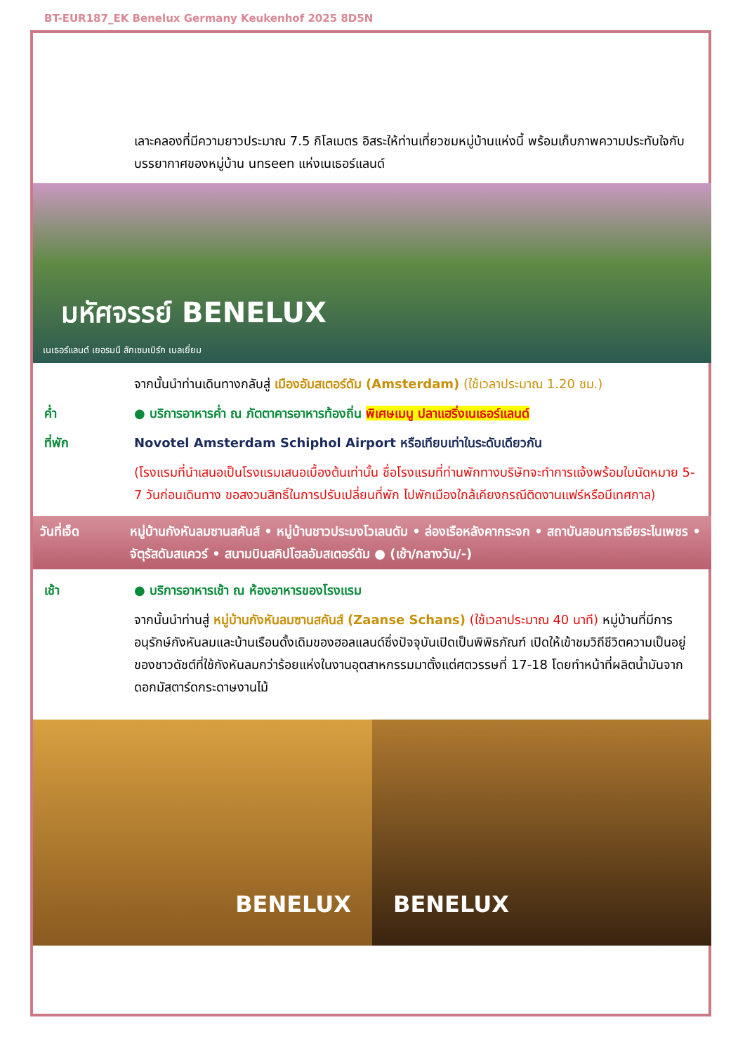BT-EUR187_EK Benelux Germany Keukenhof 2025 8D5N
เลาะคลองที่มีความยาวประมาณ 7.5 กิโลเมตร อิสระให้ท่านเที่ยวชมหมู่บ้านแห่งนี้ พร้อมเก็บภาพความประทับใจกับบรรยากาศของหมู่บ้าน unseen แห่งเนเธอร์แลนด์
มหัศจรรย์ BENELUX
เนเธอร์แลนด์ เยอรมนี ลักเซมเบิร์ก เบลเยี่ยม
จากนั้นนำท่านเดินทางกลับสู่ เมืองอัมสเตอร์ดัม (Amsterdam) (ใช้เวลาประมาณ 1.20 ชม.)
ค่ำ ● บริการอาหารค่ำ ณ ภัตตาคารอาหารท้องถิ่น พิเศษเมนู ปลาแฮริ่งเนเธอร์แลนด์
ที่พัก Novotel Amsterdam Schiphol Airport หรือเทียบเท่าในระดับเดียวกัน
(โรงแรมที่นำเสนอเป็นโรงแรมเสนอเบื้องต้นเท่านั้น ชื่อโรงแรมที่ท่านพักทางบริษัทจะทำการแจ้งพร้อมใบนัดหมาย 5-7 วันก่อนเดินทาง ขอสงวนสิทธิ์ในการปรับเปลี่ยนที่พัก ไปพักเมืองใกล้เคียงกรณีติดงานแฟร์หรือมีเทศกาล)
วันที่เจ็ด หมู่บ้านกังหันลมซานสคันส์ • หมู่บ้านชาวประมงโวเลนดัม • ล่องเรือหลังคากระจก • สถาบันสอนการเจียระไนเพชร • จัตุรัสดัมสแควร์ • สนามบินสคิปโฮลอัมสเตอร์ดัม ● (เช้า/กลางวัน/-)
เช้า ● บริการอาหารเช้า ณ ห้องอาหารของโรงแรม
จากนั้นนำท่านสู่ หมู่บ้านกังหันลมซานสคันส์ (Zaanse Schans) (ใช้เวลาประมาณ 40 นาที) หมู่บ้านที่มีการอนุรักษ์กังหันลมและบ้านเรือนดั้งเดิมของฮอลแลนด์ซึ่งปัจจุบันเปิดเป็นพิพิธภัณฑ์ เปิดให้เข้าชมวิถีชีวิตความเป็นอยู่ของชาวดัชต์ที่ใช้กังหันลมกว่าร้อยแห่งในงานอุตสาหกรรมมาตั้งแต่ศตวรรษที่ 17-18 โดยทำหน้าที่ผลิตน้ำมันจากดอกมัสตาร์ดกระดาษงานไม้
BENELUX
BENELUX